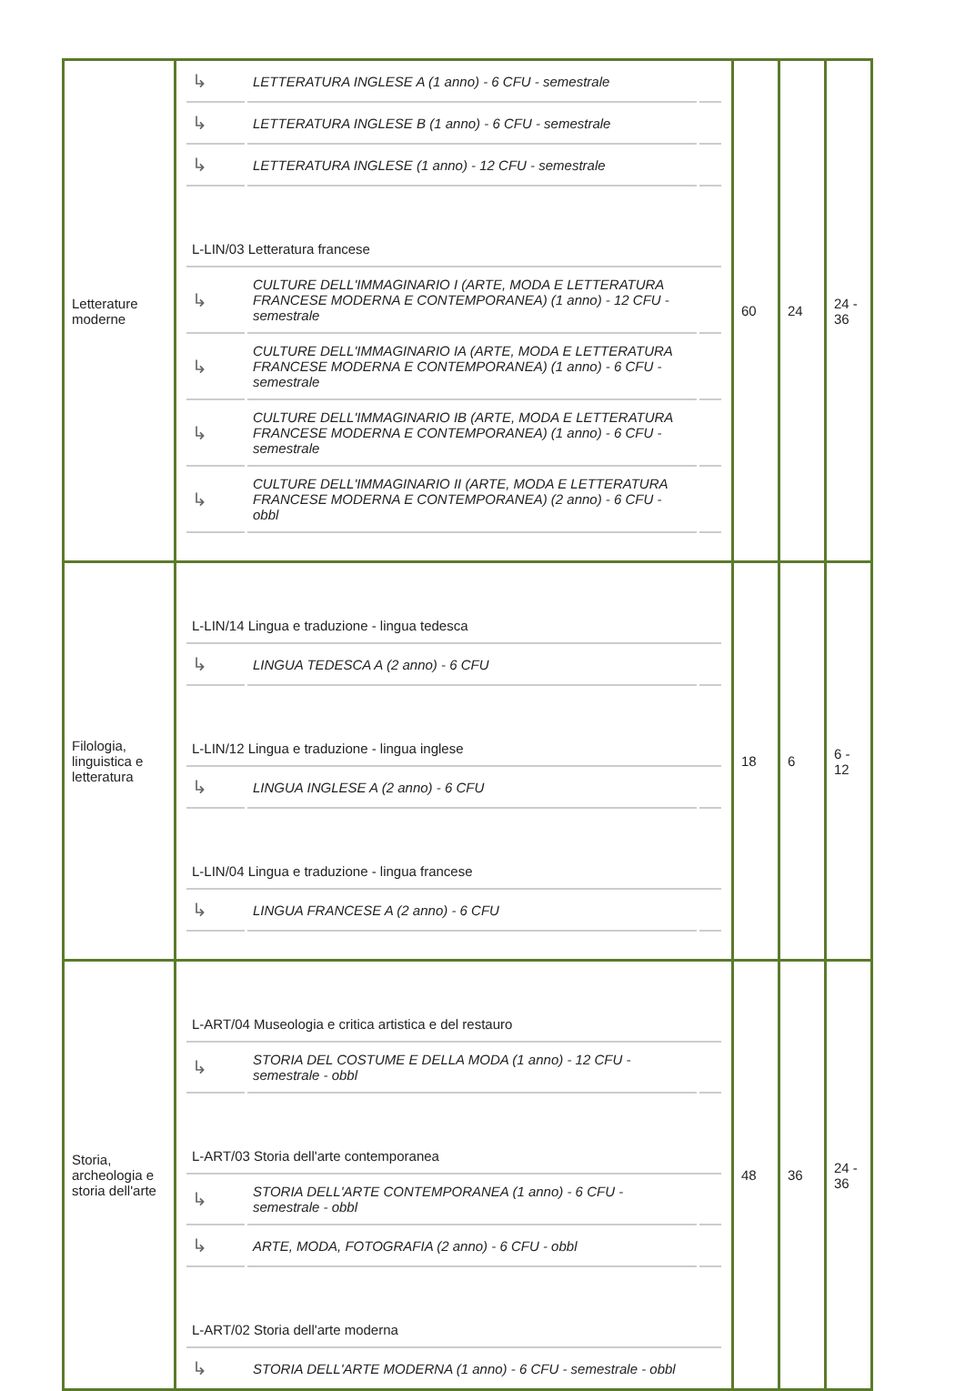| Letterature moderne | / ↳ / LETTERATURA INGLESE A (1 anno) - 6 CFU - semestrale / / / ↳ / LETTERATURA INGLESE B (1 anno) - 6 CFU - semestrale / / / ↳ / LETTERATURA INGLESE (1 anno) - 12 CFU - semestrale / / / L-LIN/03 Letteratura francese / / / / ↳ / CULTURE DELL'IMMAGINARIO I (ARTE, MODA E LETTERATURA FRANCESE MODERNA E CONTEMPORANEA) (1 anno) - 12 CFU - semestrale / / / ↳ / CULTURE DELL'IMMAGINARIO IA (ARTE, MODA E LETTERATURA FRANCESE MODERNA E CONTEMPORANEA) (1 anno) - 6 CFU - semestrale / / / ↳ / CULTURE DELL'IMMAGINARIO IB (ARTE, MODA E LETTERATURA FRANCESE MODERNA E CONTEMPORANEA) (1 anno) - 6 CFU - semestrale / / / ↳ / CULTURE DELL'IMMAGINARIO II (ARTE, MODA E LETTERATURA FRANCESE MODERNA E CONTEMPORANEA) (2 anno) - 6 CFU - obbl / / | 60 | 24 | 24 - 36 |
| Filologia, linguistica e letteratura | / L-LIN/14 Lingua e traduzione - lingua tedesca / / / / ↳ / LINGUA TEDESCA A (2 anno) - 6 CFU / / / L-LIN/12 Lingua e traduzione - lingua inglese / / / / ↳ / LINGUA INGLESE A (2 anno) - 6 CFU / / / L-LIN/04 Lingua e traduzione - lingua francese / / / / ↳ / LINGUA FRANCESE A (2 anno) - 6 CFU / / | 18 | 6 | 6 - 12 |
| Storia, archeologia e storia dell'arte | / L-ART/04 Museologia e critica artistica e del restauro / / / / ↳ / STORIA DEL COSTUME E DELLA MODA (1 anno) - 12 CFU - semestrale - obbl / / / L-ART/03 Storia dell'arte contemporanea / / / / ↳ / STORIA DELL'ARTE CONTEMPORANEA (1 anno) - 6 CFU - semestrale - obbl / / / ↳ / ARTE, MODA, FOTOGRAFIA (2 anno) - 6 CFU - obbl / / / L-ART/02 Storia dell'arte moderna / / / / ↳ / STORIA DELL'ARTE MODERNA (1 anno) - 6 CFU - semestrale - obbl / / | 48 | 36 | 24 - 36 |